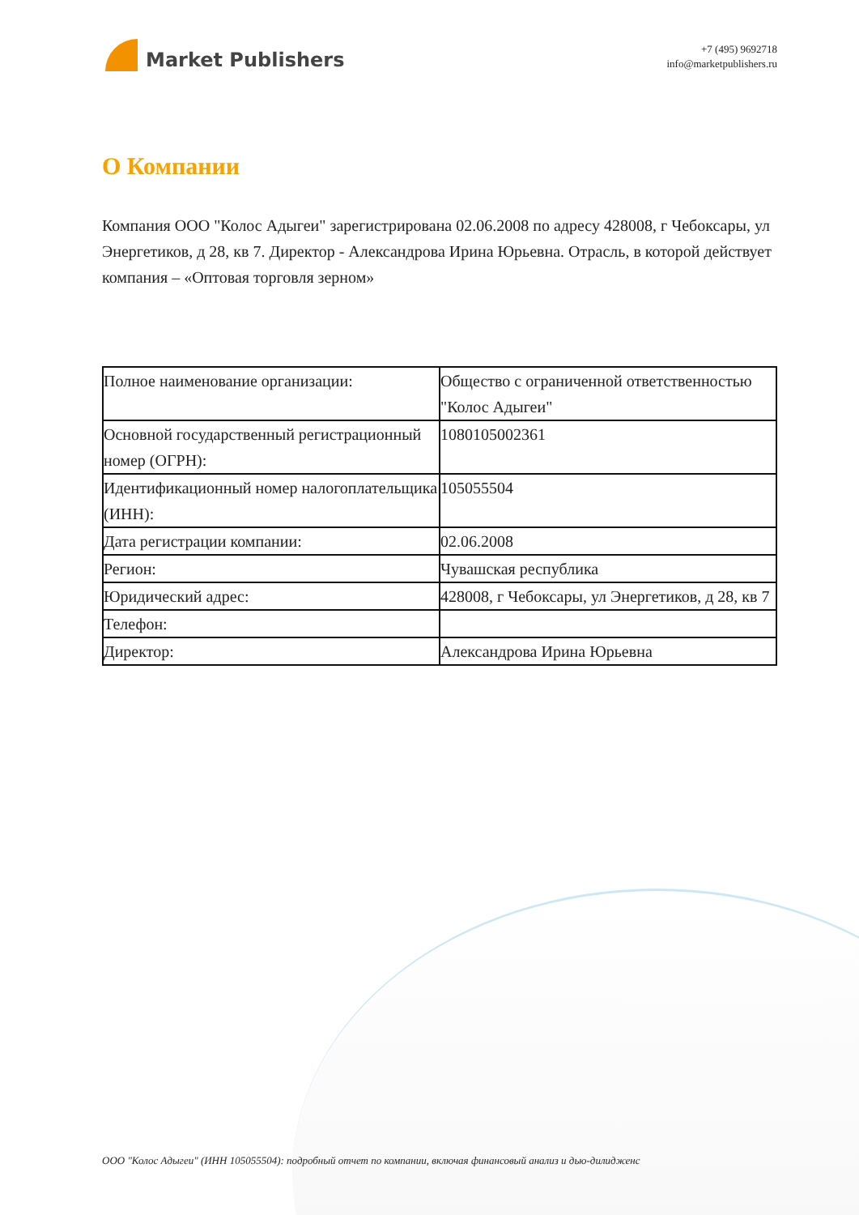Market Publishers
+7 (495) 9692718
info@marketpublishers.ru
О Компании
Компания ООО "Колос Адыгеи" зарегистрирована 02.06.2008 по адресу 428008, г Чебоксары, ул Энергетиков, д 28, кв 7. Директор - Александрова Ирина Юрьевна. Отрасль, в которой действует компания – «Оптовая торговля зерном»
| Полное наименование организации: | Общество с ограниченной ответственностью "Колос Адыгеи" |
| Основной государственный регистрационный номер (ОГРН): | 1080105002361 |
| Идентификационный номер налогоплательщика (ИНН): | 105055504 |
| Дата регистрации компании: | 02.06.2008 |
| Регион: | Чувашская республика |
| Юридический адрес: | 428008, г Чебоксары, ул Энергетиков, д 28, кв 7 |
| Телефон: | |
| Директор: | Александрова Ирина Юрьевна |
ООО "Колос Адыгеи" (ИНН 105055504): подробный отчет по компании, включая финансовый анализ и дью-дилидженс